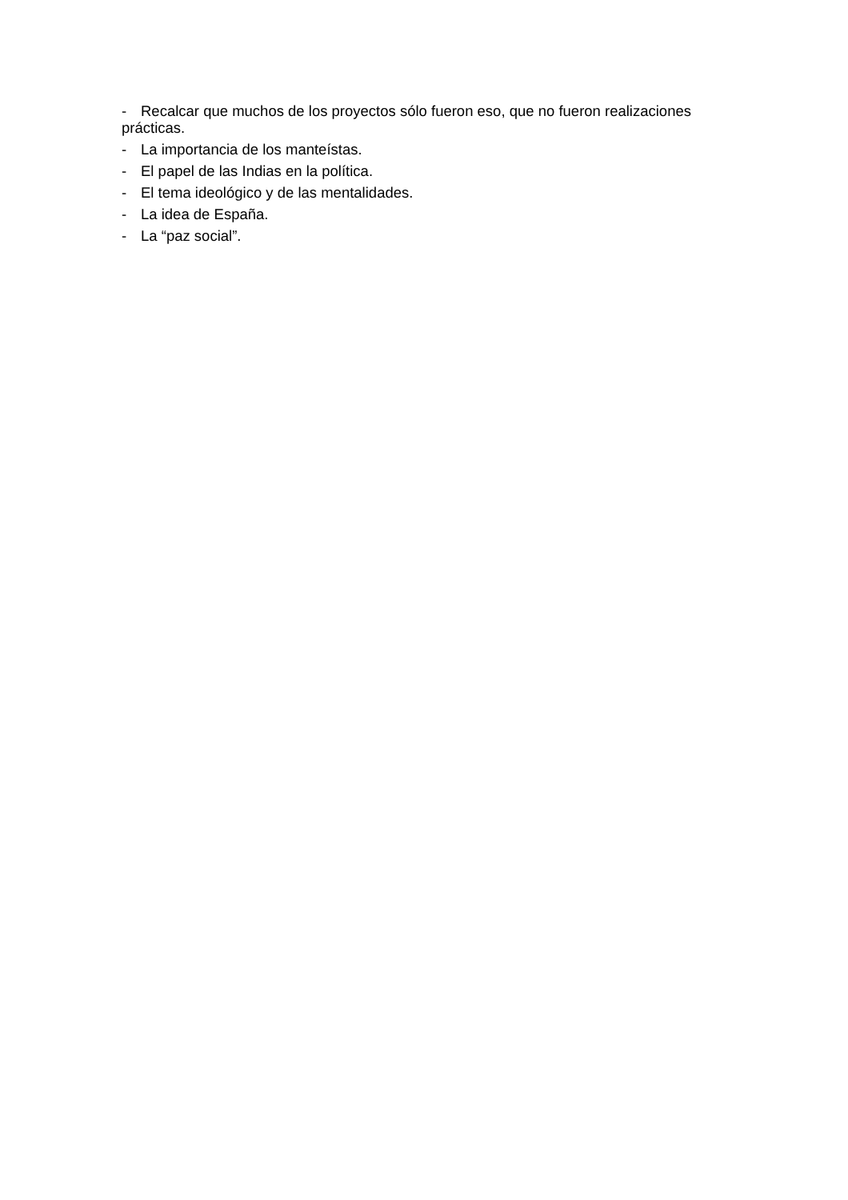- Recalcar que muchos de los proyectos sólo fueron eso, que no fueron realizaciones prácticas.
- La importancia de los manteístas.
- El papel de las Indias en la política.
- El tema ideológico y de las mentalidades.
- La idea de España.
- La “paz social”.